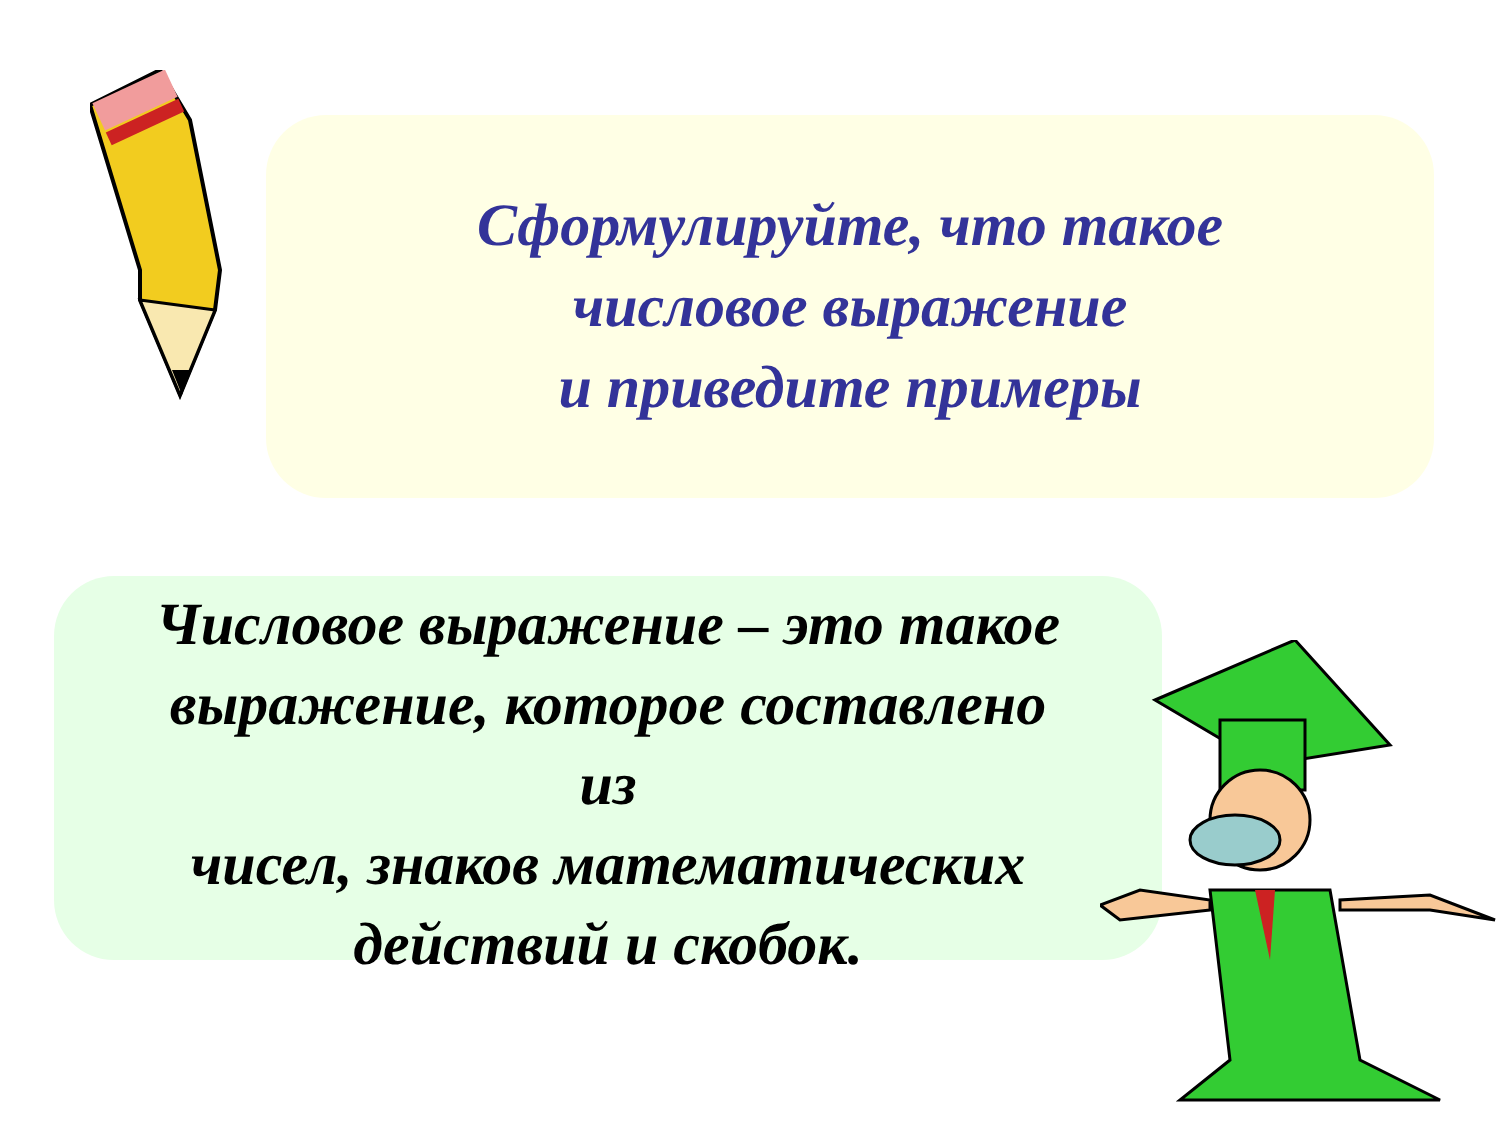Сформулируйте, что такое
числовое выражение
и приведите примеры
Числовое выражение – это такое
выражение, которое составлено
из
чисел, знаков математических
действий и скобок.